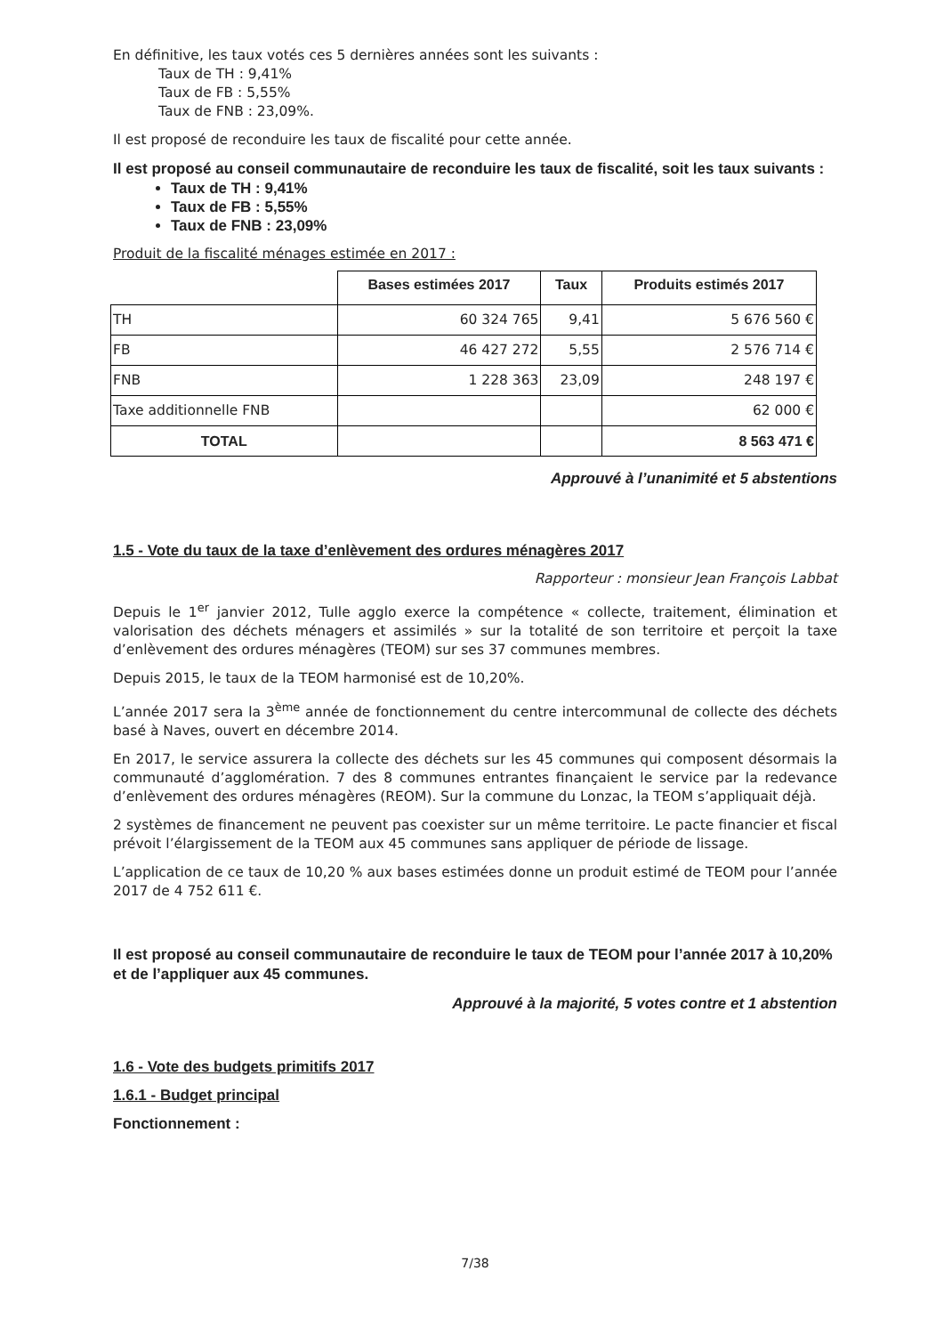En définitive, les taux votés ces 5 dernières années sont les suivants :
Taux de TH : 9,41%
Taux de FB : 5,55%
Taux de FNB : 23,09%.
Il est proposé de reconduire les taux de fiscalité pour cette année.
Il est proposé au conseil communautaire de reconduire les taux de fiscalité, soit les taux suivants :
Taux de TH : 9,41%
Taux de FB : 5,55%
Taux de FNB : 23,09%
Produit de la fiscalité ménages estimée en 2017 :
| | Bases estimées 2017 | Taux | Produits estimés 2017 |
| --- | --- | --- | --- |
| TH | 60 324 765 | 9,41 | 5 676 560 € |
| FB | 46 427 272 | 5,55 | 2 576 714 € |
| FNB | 1 228 363 | 23,09 | 248 197 € |
| Taxe additionnelle FNB | | | 62 000 € |
| TOTAL | | | 8 563 471 € |
Approuvé à l’unanimité et 5 abstentions
1.5 - Vote du taux de la taxe d’enlèvement des ordures ménagères 2017
Rapporteur : monsieur Jean François Labbat
Depuis le 1<sup>er</sup> janvier 2012, Tulle agglo exerce la compétence « collecte, traitement, élimination et valorisation des déchets ménagers et assimilés » sur la totalité de son territoire et perçoit la taxe d’enlèvement des ordures ménagères (TEOM) sur ses 37 communes membres.
Depuis 2015, le taux de la TEOM harmonisé est de 10,20%.
L’année 2017 sera la 3<sup>ème</sup> année de fonctionnement du centre intercommunal de collecte des déchets basé à Naves, ouvert en décembre 2014.
En 2017, le service assurera la collecte des déchets sur les 45 communes qui composent désormais la communauté d’agglomération. 7 des 8 communes entrantes finançaient le service par la redevance d’enlèvement des ordures ménagères (REOM). Sur la commune du Lonzac, la TEOM s’appliquait déjà.
2 systèmes de financement ne peuvent pas coexister sur un même territoire. Le pacte financier et fiscal prévoit l’élargissement de la TEOM aux 45 communes sans appliquer de période de lissage.
L’application de ce taux de 10,20 % aux bases estimées donne un produit estimé de TEOM pour l’année 2017 de 4 752 611 €.
Il est proposé au conseil communautaire de reconduire le taux de TEOM pour l’année 2017 à 10,20% et de l’appliquer aux 45 communes.
Approuvé à la majorité, 5 votes contre et 1 abstention
1.6 - Vote des budgets primitifs 2017
1.6.1 - Budget principal
Fonctionnement :
7/38